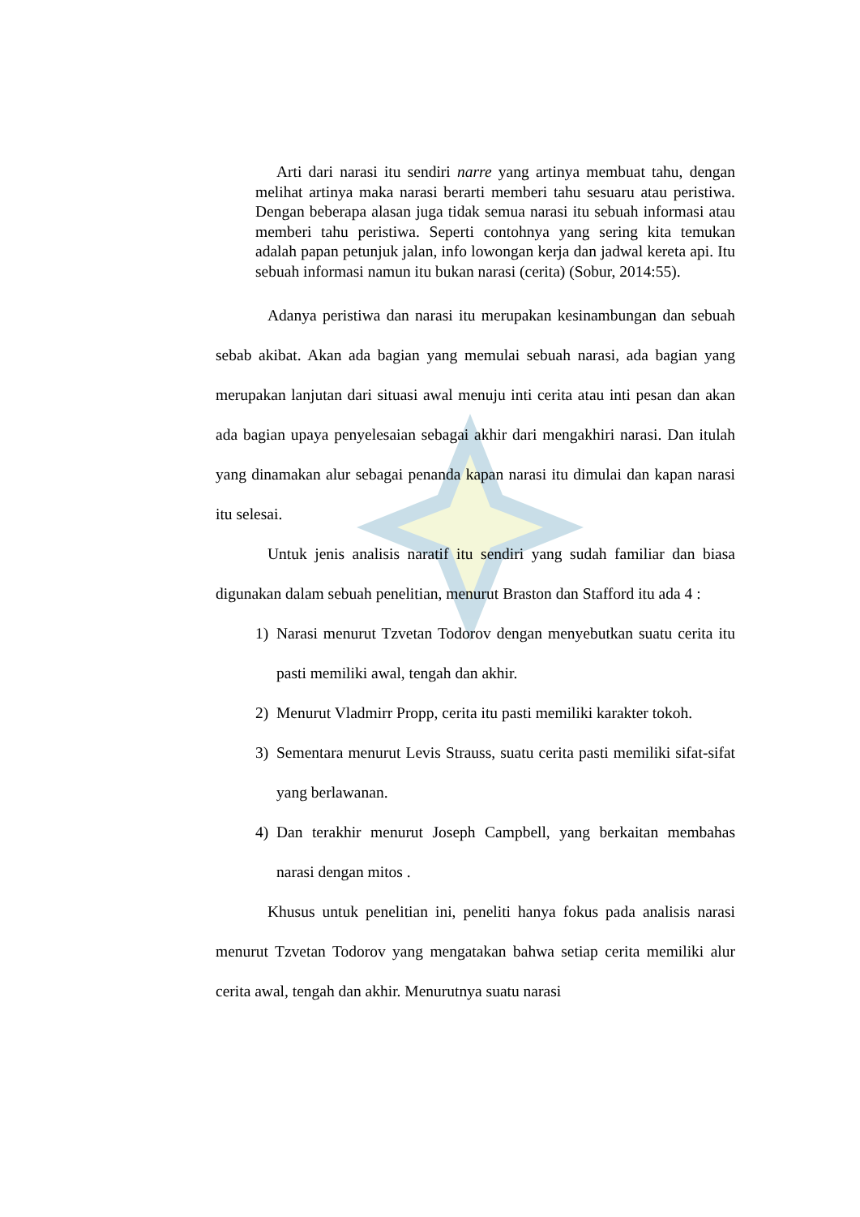Arti dari narasi itu sendiri narre yang artinya membuat tahu, dengan melihat artinya maka narasi berarti memberi tahu sesuaru atau peristiwa. Dengan beberapa alasan juga tidak semua narasi itu sebuah informasi atau memberi tahu peristiwa. Seperti contohnya yang sering kita temukan adalah papan petunjuk jalan, info lowongan kerja dan jadwal kereta api. Itu sebuah informasi namun itu bukan narasi (cerita) (Sobur, 2014:55).
Adanya peristiwa dan narasi itu merupakan kesinambungan dan sebuah sebab akibat. Akan ada bagian yang memulai sebuah narasi, ada bagian yang merupakan lanjutan dari situasi awal menuju inti cerita atau inti pesan dan akan ada bagian upaya penyelesaian sebagai akhir dari mengakhiri narasi. Dan itulah yang dinamakan alur sebagai penanda kapan narasi itu dimulai dan kapan narasi itu selesai.
Untuk jenis analisis naratif itu sendiri yang sudah familiar dan biasa digunakan dalam sebuah penelitian, menurut Braston dan Stafford itu ada 4 :
1) Narasi menurut Tzvetan Todorov dengan menyebutkan suatu cerita itu pasti memiliki awal, tengah dan akhir.
2) Menurut Vladmirr Propp, cerita itu pasti memiliki karakter tokoh.
3) Sementara menurut Levis Strauss, suatu cerita pasti memiliki sifat-sifat yang berlawanan.
4) Dan terakhir menurut Joseph Campbell, yang berkaitan membahas narasi dengan mitos .
Khusus untuk penelitian ini, peneliti hanya fokus pada analisis narasi menurut Tzvetan Todorov yang mengatakan bahwa setiap cerita memiliki alur cerita awal, tengah dan akhir. Menurutnya suatu narasi